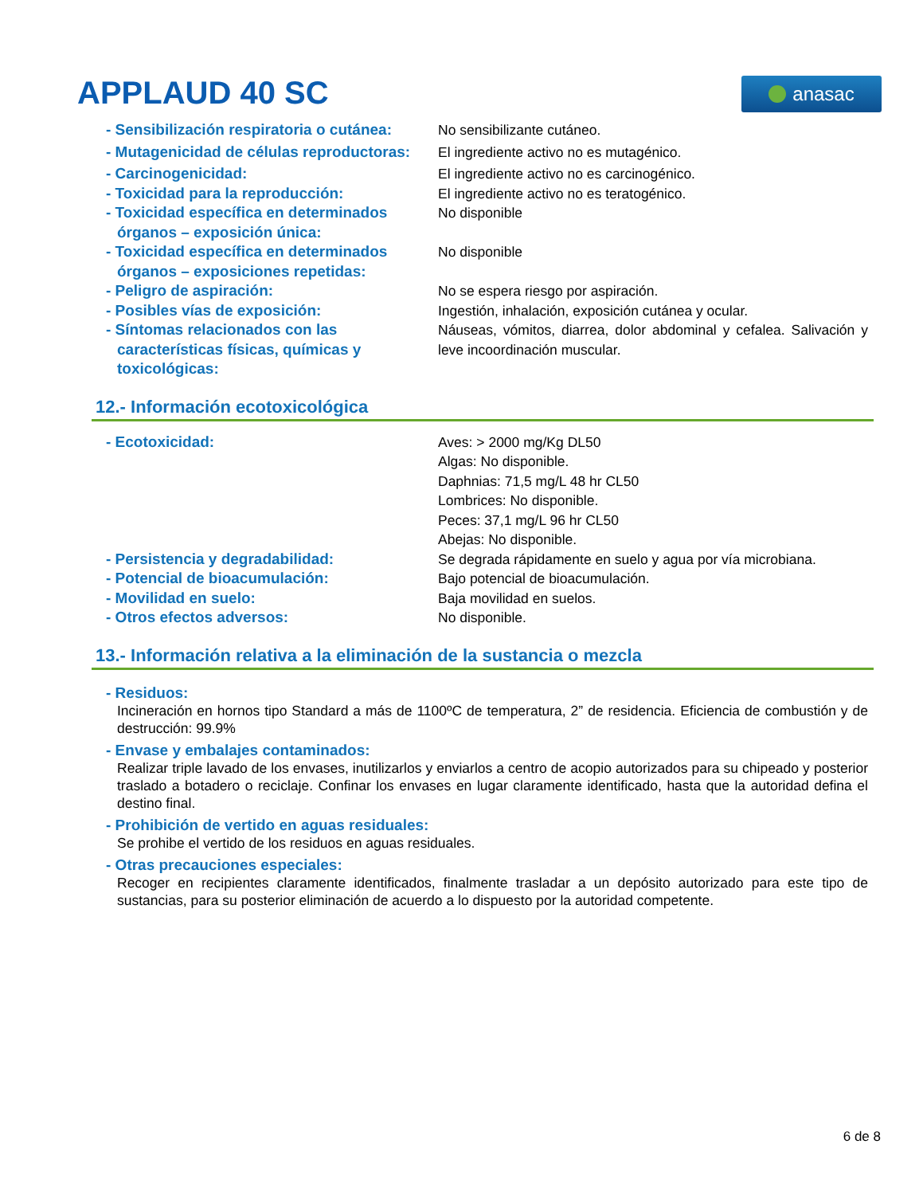APPLAUD 40 SC
anasac
- Sensibilización respiratoria o cutánea:
No sensibilizante cutáneo.
- Mutagenicidad de células reproductoras:
El ingrediente activo no es mutagénico.
- Carcinogenicidad: El ingrediente activo no es carcinogénico.
- Toxicidad para la reproducción: El ingrediente activo no es teratogénico.
- Toxicidad específica en determinados órganos – exposición única:
No disponible
- Toxicidad específica en determinados órganos – exposiciones repetidas:
No disponible
- Peligro de aspiración: No se espera riesgo por aspiración.
- Posibles vías de exposición: Ingestión, inhalación, exposición cutánea y ocular.
- Síntomas relacionados con las características físicas, químicas y toxicológicas:
Náuseas, vómitos, diarrea, dolor abdominal y cefalea. Salivación y leve incoordinación muscular.
12.- Información ecotoxicológica
- Ecotoxicidad: Aves: > 2000 mg/Kg DL50
Algas: No disponible.
Daphnias: 71,5 mg/L 48 hr CL50
Lombrices: No disponible.
Peces: 37,1 mg/L 96 hr CL50
Abejas: No disponible.
- Persistencia y degradabilidad: Se degrada rápidamente en suelo y agua por vía microbiana.
- Potencial de bioacumulación: Bajo potencial de bioacumulación.
- Movilidad en suelo: Baja movilidad en suelos.
- Otros efectos adversos: No disponible.
13.- Información relativa a la eliminación de la sustancia o mezcla
- Residuos:
Incineración en hornos tipo Standard a más de 1100ºC de temperatura, 2” de residencia. Eficiencia de combustión y de destrucción: 99.9%
- Envase y embalajes contaminados:
Realizar triple lavado de los envases, inutilizarlos y enviarlos a centro de acopio autorizados para su chipeado y posterior traslado a botadero o reciclaje. Confinar los envases en lugar claramente identificado, hasta que la autoridad defina el destino final.
- Prohibición de vertido en aguas residuales:
Se prohibe el vertido de los residuos en aguas residuales.
- Otras precauciones especiales:
Recoger en recipientes claramente identificados, finalmente trasladar a un depósito autorizado para este tipo de sustancias, para su posterior eliminación de acuerdo a lo dispuesto por la autoridad competente.
6 de 8